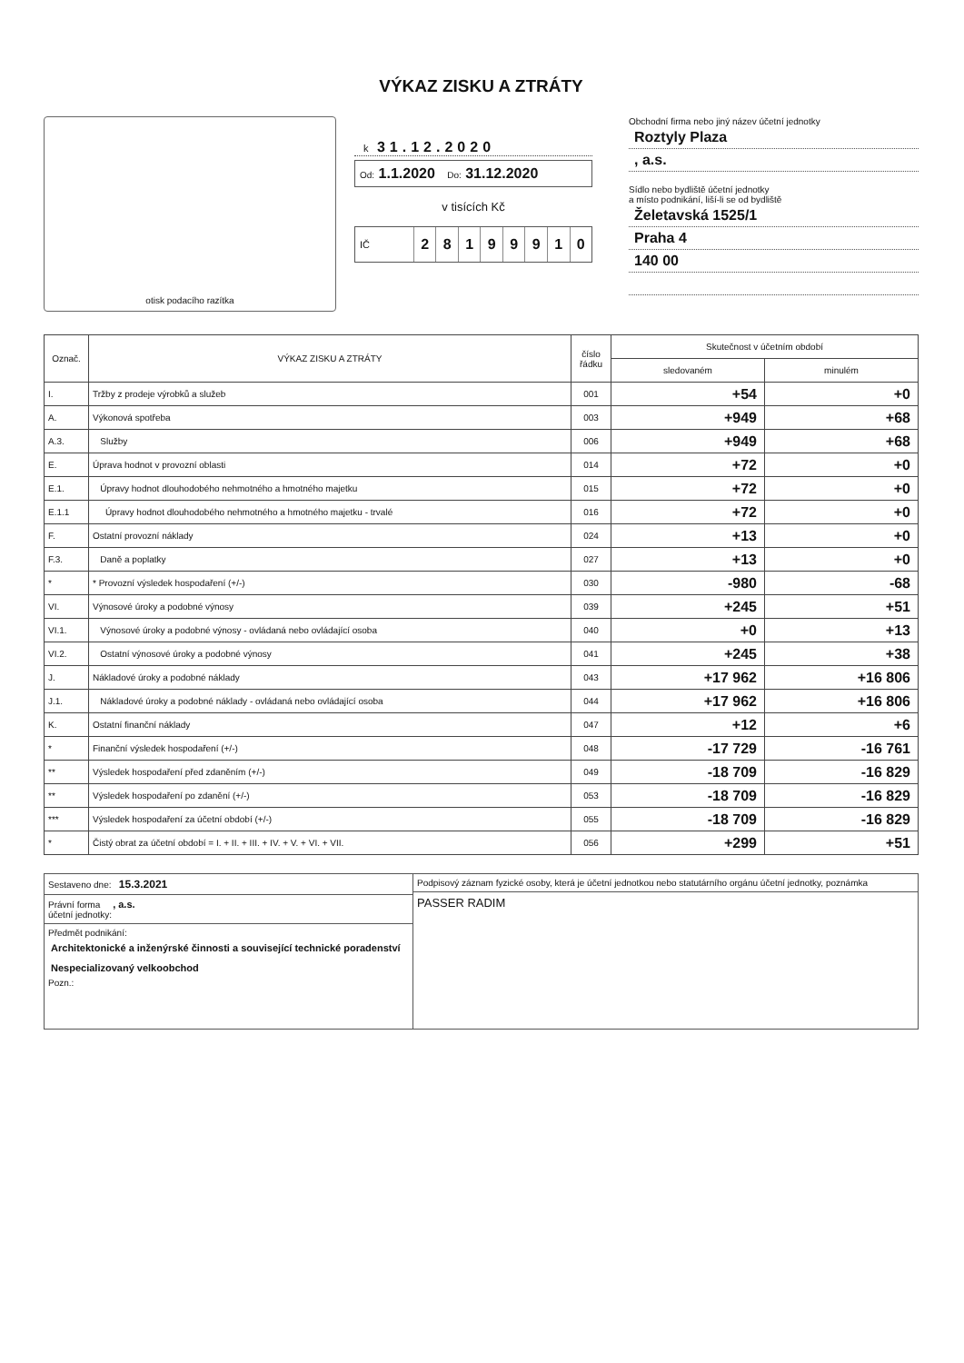VÝKAZ ZISKU A ZTRÁTY
otisk podacího razítka
k 31.12.2020
Od: 1.1.2020 Do: 31.12.2020
v tisících Kč
IČ 28199910
Obchodní firma nebo jiný název účetní jednotky
Roztyly Plaza
, a.s.
Sídlo nebo bydliště účetní jednotky
a místo podnikání, liší-li se od bydliště
Želetavská 1525/1
Praha 4
140 00
| Označ. | VÝKAZ ZISKU A ZTRÁTY | číslo řádku | Skutečnost v účetním období | |
| --- | --- | --- | --- | --- |
| | | | sledovaném | minulém |
| I. | Tržby z prodeje výrobků a služeb | 001 | +54 | +0 |
| A. | Výkonová spotřeba | 003 | +949 | +68 |
| A.3. | Služby | 006 | +949 | +68 |
| E. | Úprava hodnot v provozní oblasti | 014 | +72 | +0 |
| E.1. | Úpravy hodnot dlouhodobého nehmotného a hmotného majetku | 015 | +72 | +0 |
| E.1.1 | Úpravy hodnot dlouhodobého nehmotného a hmotného majetku - trvalé | 016 | +72 | +0 |
| F. | Ostatní provozní náklady | 024 | +13 | +0 |
| F.3. | Daně a poplatky | 027 | +13 | +0 |
| * | * Provozní výsledek hospodaření (+/-) | 030 | -980 | -68 |
| VI. | Výnosové úroky a podobné výnosy | 039 | +245 | +51 |
| VI.1. | Výnosové úroky a podobné výnosy - ovládaná nebo ovládající osoba | 040 | +0 | +13 |
| VI.2. | Ostatní výnosové úroky a podobné výnosy | 041 | +245 | +38 |
| J. | Nákladové úroky a podobné náklady | 043 | +17 962 | +16 806 |
| J.1. | Nákladové úroky a podobné náklady - ovládaná nebo ovládající osoba | 044 | +17 962 | +16 806 |
| K. | Ostatní finanční náklady | 047 | +12 | +6 |
| * | Finanční výsledek hospodaření (+/-) | 048 | -17 729 | -16 761 |
| ** | Výsledek hospodaření před zdaněním (+/-) | 049 | -18 709 | -16 829 |
| ** | Výsledek hospodaření po zdanění (+/-) | 053 | -18 709 | -16 829 |
| *** | Výsledek hospodaření za účetní období (+/-) | 055 | -18 709 | -16 829 |
| * | Čistý obrat za účetní období = I. + II. + III. + IV. + V. + VI. + VII. | 056 | +299 | +51 |
Sestaveno dne: 15.3.2021
Právní forma , a.s.
účetní jednotky:
Předmět podnikání:
Architektonické a inženýrské činnosti a související technické poradenství
Nespecializovaný velkoobchod
Pozn.:
Podpisový záznam fyzické osoby, která je účetní jednotkou nebo statutárního orgánu účetní jednotky, poznámka
PASSER RADIM